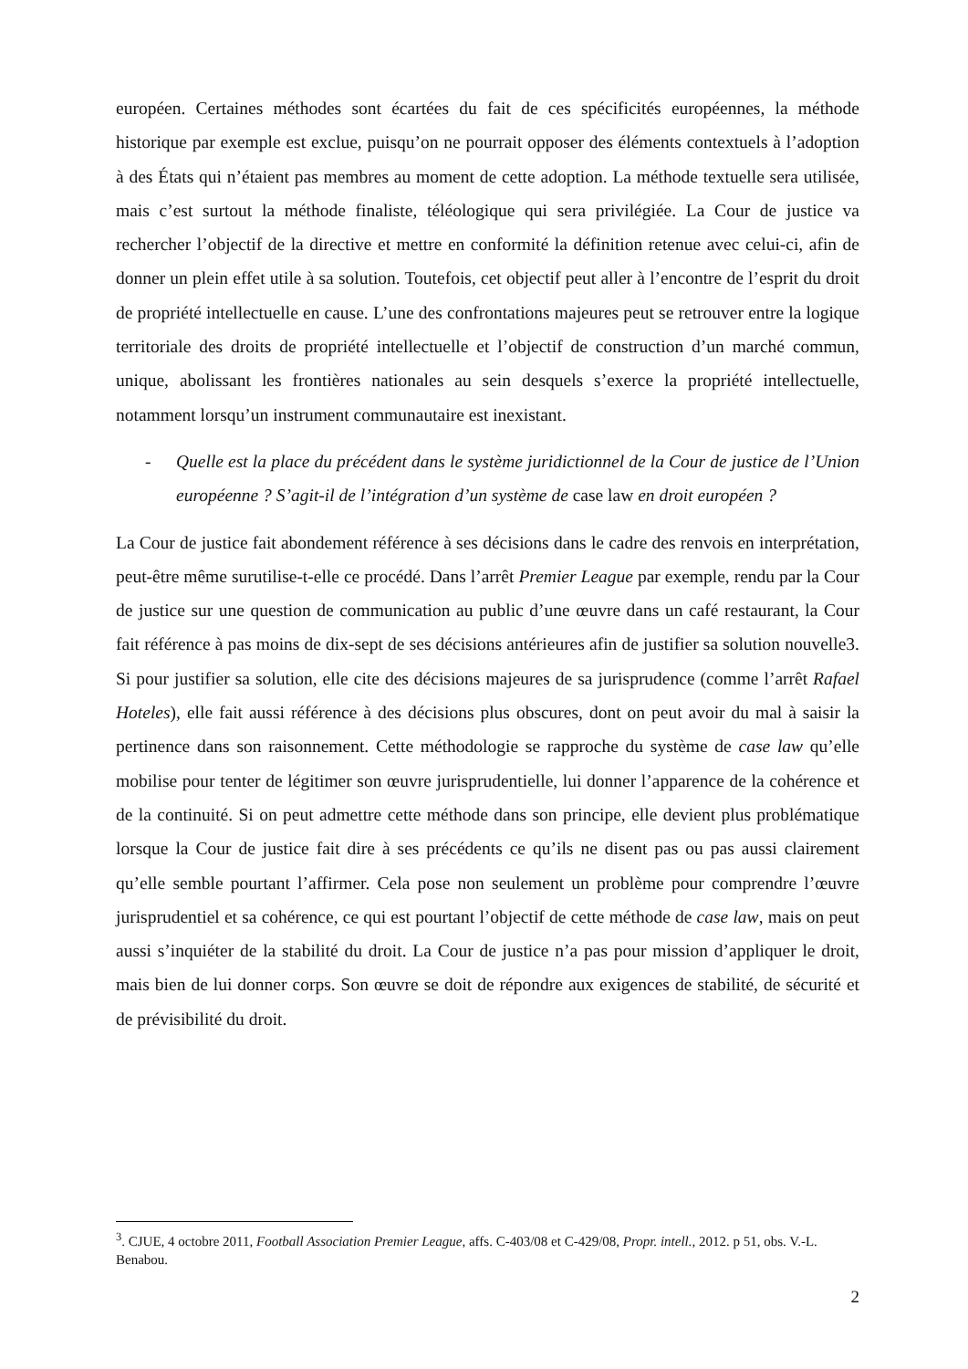européen. Certaines méthodes sont écartées du fait de ces spécificités européennes, la méthode historique par exemple est exclue, puisqu’on ne pourrait opposer des éléments contextuels à l’adoption à des États qui n’étaient pas membres au moment de cette adoption. La méthode textuelle sera utilisée, mais c’est surtout la méthode finaliste, téléologique qui sera privilégiée. La Cour de justice va rechercher l’objectif de la directive et mettre en conformité la définition retenue avec celui-ci, afin de donner un plein effet utile à sa solution. Toutefois, cet objectif peut aller à l’encontre de l’esprit du droit de propriété intellectuelle en cause. L’une des confrontations majeures peut se retrouver entre la logique territoriale des droits de propriété intellectuelle et l’objectif de construction d’un marché commun, unique, abolissant les frontières nationales au sein desquels s’exerce la propriété intellectuelle, notamment lorsqu’un instrument communautaire est inexistant.
- Quelle est la place du précédent dans le système juridictionnel de la Cour de justice de l’Union européenne ? S’agit-il de l’intégration d’un système de case law en droit européen ?
La Cour de justice fait abondement référence à ses décisions dans le cadre des renvois en interprétation, peut-être même surutilise-t-elle ce procédé. Dans l’arrêt Premier League par exemple, rendu par la Cour de justice sur une question de communication au public d’une œuvre dans un café restaurant, la Cour fait référence à pas moins de dix-sept de ses décisions antérieures afin de justifier sa solution nouvelle3. Si pour justifier sa solution, elle cite des décisions majeures de sa jurisprudence (comme l’arrêt Rafael Hoteles), elle fait aussi référence à des décisions plus obscures, dont on peut avoir du mal à saisir la pertinence dans son raisonnement. Cette méthodologie se rapproche du système de case law qu’elle mobilise pour tenter de légitimer son œuvre jurisprudentielle, lui donner l’apparence de la cohérence et de la continuité. Si on peut admettre cette méthode dans son principe, elle devient plus problématique lorsque la Cour de justice fait dire à ses précédents ce qu’ils ne disent pas ou pas aussi clairement qu’elle semble pourtant l’affirmer. Cela pose non seulement un problème pour comprendre l’œuvre jurisprudentiel et sa cohérence, ce qui est pourtant l’objectif de cette méthode de case law, mais on peut aussi s’inquiéter de la stabilité du droit. La Cour de justice n’a pas pour mission d’appliquer le droit, mais bien de lui donner corps. Son œuvre se doit de répondre aux exigences de stabilité, de sécurité et de prévisibilité du droit.
<sup>3</sup>. CJUE, 4 octobre 2011, Football Association Premier League, affs. C-403/08 et C-429/08, Propr. intell., 2012. p 51, obs. V.-L. Benabou.
2